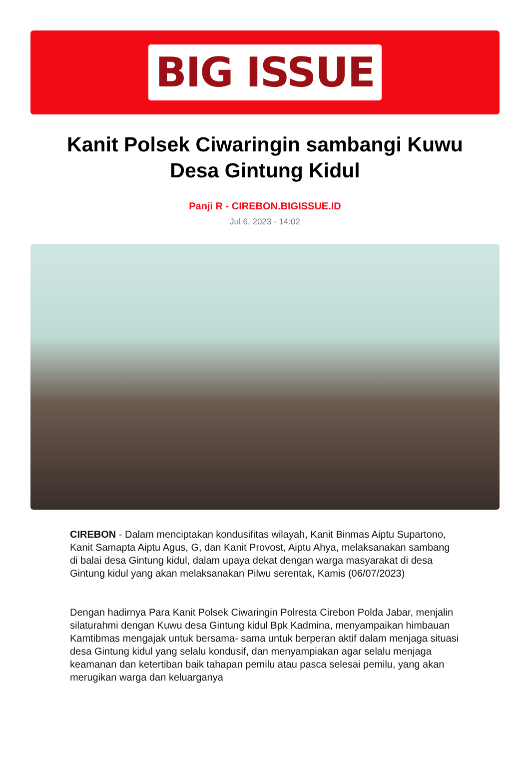BIG ISSUE
Kanit Polsek Ciwaringin sambangi Kuwu Desa Gintung Kidul
Panji R - CIREBON.BIGISSUE.ID
Jul 6, 2023 - 14:02
CIREBON - Dalam menciptakan kondusifitas wilayah, Kanit Binmas Aiptu Supartono, Kanit Samapta Aiptu Agus, G, dan Kanit Provost, Aiptu Ahya, melaksanakan sambang di balai desa Gintung kidul, dalam upaya dekat dengan warga masyarakat di desa Gintung kidul yang akan melaksanakan Pilwu serentak, Kamis (06/07/2023)
Dengan hadirnya Para Kanit Polsek Ciwaringin Polresta Cirebon Polda Jabar, menjalin silaturahmi dengan Kuwu desa Gintung kidul Bpk Kadmina, menyampaikan himbauan Kamtibmas mengajak untuk bersama- sama untuk berperan aktif dalam menjaga situasi desa Gintung kidul yang selalu kondusif, dan menyampiakan agar selalu menjaga keamanan dan ketertiban baik tahapan pemilu atau pasca selesai pemilu, yang akan merugikan warga dan keluarganya